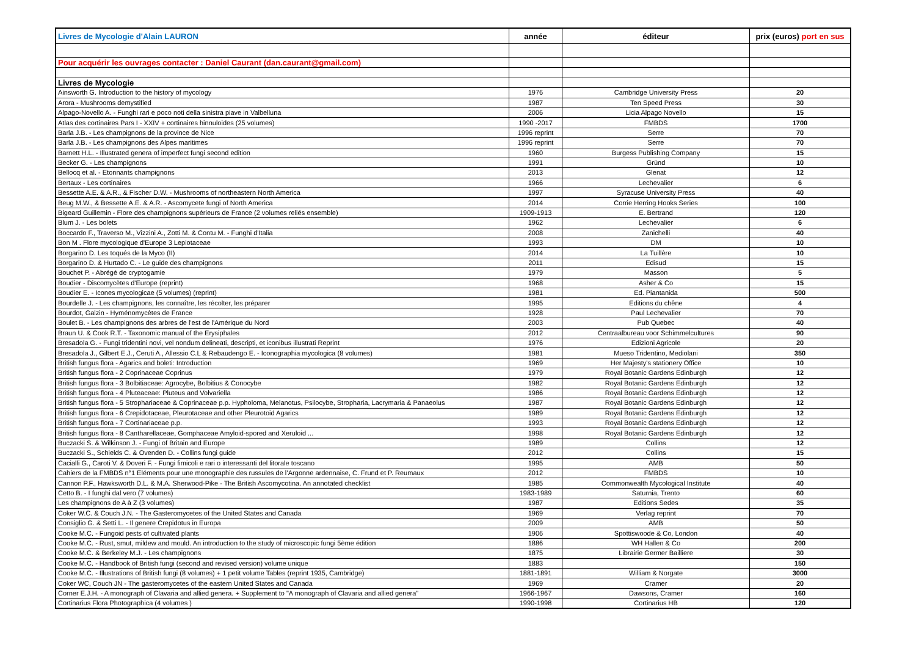| Livres de Mycologie d'Alain LAURON | année | éditeur | prix (euros) port en sus |
| --- | --- | --- | --- |
| Pour acquérir les ouvrages contacter : Daniel Caurant (dan.caurant@gmail.com) | | | |
| Livres de Mycologie | | | |
| Ainsworth G. Introduction to the history of mycology | 1976 | Cambridge University Press | 20 |
| Arora - Mushrooms demystified | 1987 | Ten Speed Press | 30 |
| Alpago-Novello A. - Funghi rari e poco noti della sinistra piave in Valbelluna | 2006 | Licia Alpago Novello | 15 |
| Atlas des cortinaires Pars I - XXIV + cortinaires hinnuloides (25 volumes) | 1990 -2017 | FMBDS | 1700 |
| Barla J.B. - Les champignons de la province de Nice | 1996 reprint | Serre | 70 |
| Barla J.B. - Les champignons des Alpes maritimes | 1996 reprint | Serre | 70 |
| Barnett H.L. - Illustrated genera of imperfect fungi second edition | 1960 | Burgess Publishing Company | 15 |
| Becker G. - Les champignons | 1991 | Gründ | 10 |
| Bellocq et al. - Etonnants champignons | 2013 | Glenat | 12 |
| Bertaux - Les cortinaires | 1966 | Lechevalier | 6 |
| Bessette A.E. & A.R., & Fischer D.W. - Mushrooms of northeastern North America | 1997 | Syracuse University Press | 40 |
| Beug M.W., & Bessette A.E. & A.R. - Ascomycete fungi of North America | 2014 | Corrie Herring Hooks Series | 100 |
| Bigeard Guillemin - Flore des champignons supérieurs de France (2 volumes reliés ensemble) | 1909-1913 | E. Bertrand | 120 |
| Blum J. - Les bolets | 1962 | Lechevalier | 6 |
| Boccardo F., Traverso M., Vizzini A., Zotti M. & Contu M. - Funghi d'Italia | 2008 | Zanichelli | 40 |
| Bon M . Flore mycologique d'Europe 3 Lepiotaceae | 1993 | DM | 10 |
| Borgarino D. Les toqués de la Myco (II) | 2014 | La Tuillère | 10 |
| Borgarino D. & Hurtado C. - Le guide des champignons | 2011 | Edisud | 15 |
| Bouchet P. - Abrégé de cryptogamie | 1979 | Masson | 5 |
| Boudier - Discomycètes d'Europe (reprint) | 1968 | Asher & Co | 15 |
| Boudier E. - Icones mycologicae (5 volumes) (reprint) | 1981 | Ed. Piantanida | 500 |
| Bourdelle J. - Les champignons, les connaître, les récolter, les préparer | 1995 | Editions du chêne | 4 |
| Bourdot, Galzin - Hyménomycètes de France | 1928 | Paul Lechevalier | 70 |
| Boulet B. - Les champignons des arbres de l'est de l'Amérique du Nord | 2003 | Pub Quebec | 40 |
| Braun U. & Cook R.T. - Taxonomic manual of the Erysiphales | 2012 | Centraalbureau voor Schimmelcultures | 90 |
| Bresadola G. - Fungi tridentini novi, vel nondum delineati, descripti, et iconibus illustrati Reprint | 1976 | Edizioni Agricole | 20 |
| Bresadola J., Gilbert E.J., Ceruti A., Allessio C.L & Rebaudengo E. - Iconographia mycologica (8 volumes) | 1981 | Mueso Tridentino, Mediolani | 350 |
| British fungus flora - Agarics and boleti: Introduction | 1969 | Her Majesty's stationery Office | 10 |
| British fungus flora - 2 Coprinaceae Coprinus | 1979 | Royal Botanic Gardens Edinburgh | 12 |
| British fungus flora - 3 Bolbitiaceae: Agrocybe, Bolbitius & Conocybe | 1982 | Royal Botanic Gardens Edinburgh | 12 |
| British fungus flora - 4 Pluteaceae: Pluteus and Volvariella | 1986 | Royal Botanic Gardens Edinburgh | 12 |
| British fungus flora - 5 Strophariaceae & Coprinaceae p.p. Hypholoma, Melanotus, Psilocybe, Stropharia, Lacrymaria & Panaeolus | 1987 | Royal Botanic Gardens Edinburgh | 12 |
| British fungus flora - 6 Crepidotaceae, Pleurotaceae and other Pleurotoid Agarics | 1989 | Royal Botanic Gardens Edinburgh | 12 |
| British fungus flora - 7 Cortinariaceae p.p. | 1993 | Royal Botanic Gardens Edinburgh | 12 |
| British fungus flora - 8 Cantharellaceae, Gomphaceae Amyloid-spored and Xeruloid ... | 1998 | Royal Botanic Gardens Edinburgh | 12 |
| Buczacki S. & Wilkinson J. - Fungi of Britain and Europe | 1989 | Collins | 12 |
| Buczacki S., Schields C. & Ovenden D. - Collins fungi guide | 2012 | Collins | 15 |
| Cacialli G., Caroti V. & Doveri F. - Fungi fimicoli e rari o interessanti del litorale toscano | 1995 | AMB | 50 |
| Cahiers de la FMBDS n°1 Eléments pour une monographie des russules de l’Argonne ardennaise, C. Frund et P. Reumaux | 2012 | FMBDS | 10 |
| Cannon P.F., Hawksworth D.L. & M.A. Sherwood-Pike - The British Ascomycotina. An annotated checklist | 1985 | Commonwealth Mycological Institute | 40 |
| Cetto B. - I funghi dal vero (7 volumes) | 1983-1989 | Saturnia, Trento | 60 |
| Les champignons de A à Z (3 volumes) | 1987 | Editions Sedes | 35 |
| Coker W.C. & Couch J.N. - The Gasteromycetes of the United States and Canada | 1969 | Verlag reprint | 70 |
| Consiglio G. & Setti L. - Il genere Crepidotus in Europa | 2009 | AMB | 50 |
| Cooke M.C. - Fungoid pests of cultivated plants | 1906 | Spottiswoode & Co, London | 40 |
| Cooke M.C. - Rust, smut, mildew and mould. An introduction to the study of microscopic fungi 5ème édition | 1886 | WH Hallen & Co | 200 |
| Cooke M.C. & Berkeley M.J. - Les champignons | 1875 | Librairie Germer Bailliere | 30 |
| Cooke M.C. - Handbook of British fungi (second and revised version) volume unique | 1883 | | 150 |
| Cooke M.C. - Illustrations of British fungi (8 volumes) + 1 petit volume Tables (reprint 1935, Cambridge) | 1881-1891 | William & Norgate | 3000 |
| Coker WC, Couch JN - The gasteromycetes of the eastern United States and Canada | 1969 | Cramer | 20 |
| Corner E.J.H. - A monograph of Clavaria and allied genera. + Supplement to "A monograph of Clavaria and allied genera" | 1966-1967 | Dawsons, Cramer | 160 |
| Cortinarius Flora Photographica (4 volumes ) | 1990-1998 | Cortinarius HB | 120 |